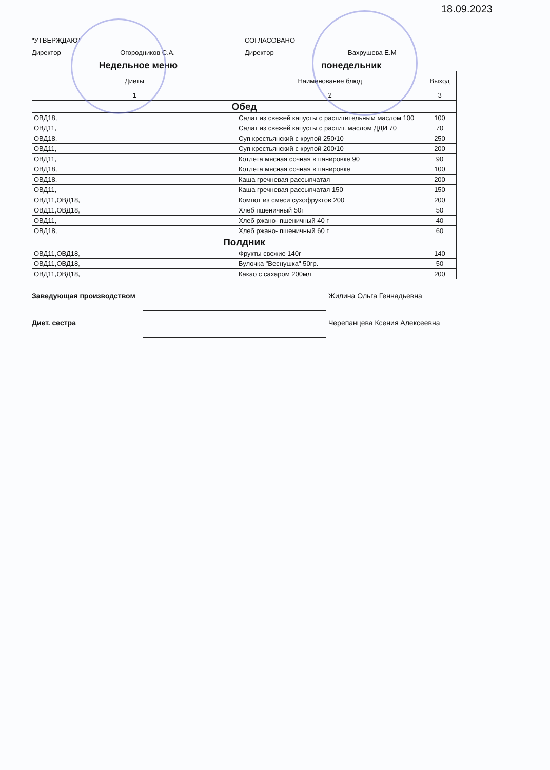18.09.2023
"УТВЕРЖДАЮ"
Директор Огородников С.А.
СОГЛАСОВАНО
Директор Вахрушева Е.М
Недельное меню понедельник
| Диеты | Наименование блюд | Выход |
| --- | --- | --- |
| 1 | 2 | 3 |
| Обед | | |
| ОВД18, | Салат из свежей капусты с раститительным маслом 100 | 100 |
| ОВД11, | Салат из свежей капусты с растит. маслом ДДИ 70 | 70 |
| ОВД18, | Суп крестьянский с крупой 250/10 | 250 |
| ОВД11, | Суп крестьянский с крупой 200/10 | 200 |
| ОВД11, | Котлета мясная сочная в панировке 90 | 90 |
| ОВД18, | Котлета мясная сочная в панировке | 100 |
| ОВД18, | Каша гречневая рассыпчатая | 200 |
| ОВД11, | Каша гречневая рассыпчатая 150 | 150 |
| ОВД11,ОВД18, | Компот из смеси сухофруктов 200 | 200 |
| ОВД11,ОВД18, | Хлеб пшеничный 50г | 50 |
| ОВД11, | Хлеб ржано- пшеничный 40 г | 40 |
| ОВД18, | Хлеб ржано- пшеничный 60 г | 60 |
| Полдник | | |
| ОВД11,ОВД18, | Фрукты свежие 140г | 140 |
| ОВД11,ОВД18, | Булочка "Веснушка" 50гр. | 50 |
| ОВД11,ОВД18, | Какао с сахаром 200мл | 200 |
Заведующая производством Жилина Ольга Геннадьевна
Диет. сестра Черепанцева Ксения Алексеевна